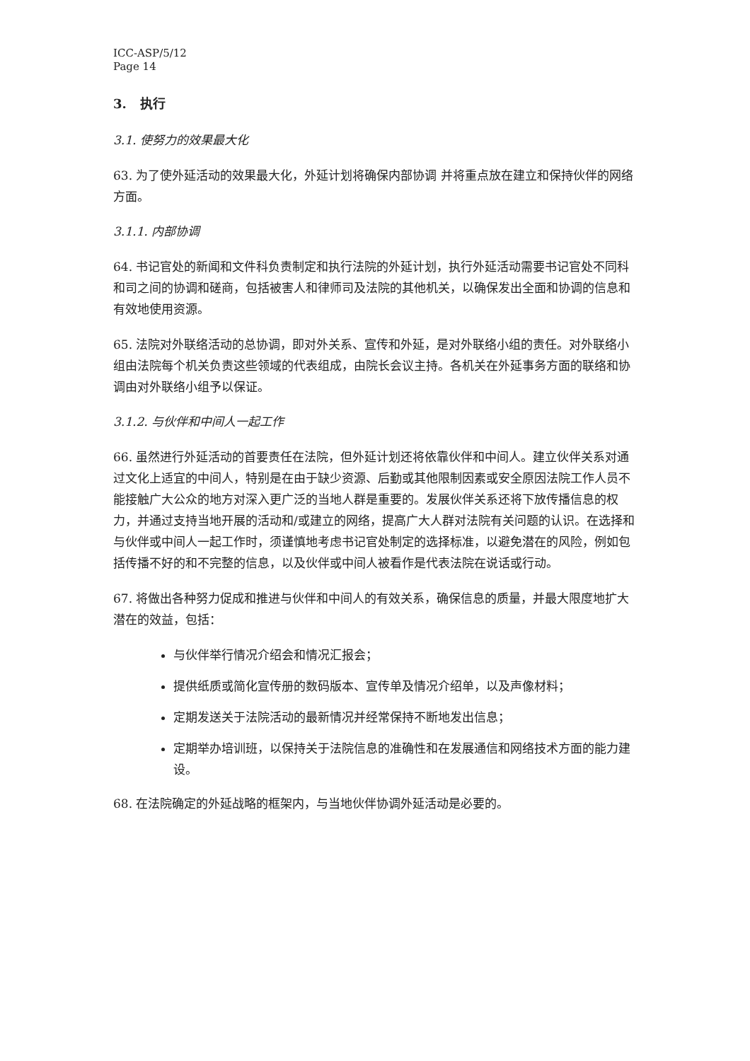ICC-ASP/5/12
Page 14
3. 执行
3.1. 使努力的效果最大化
63. 为了使外延活动的效果最大化，外延计划将确保内部协调 并将重点放在建立和保持伙伴的网络方面。
3.1.1. 内部协调
64. 书记官处的新闻和文件科负责制定和执行法院的外延计划，执行外延活动需要书记官处不同科和司之间的协调和磋商，包括被害人和律师司及法院的其他机关，以确保发出全面和协调的信息和有效地使用资源。
65. 法院对外联络活动的总协调，即对外关系、宣传和外延，是对外联络小组的责任。对外联络小组由法院每个机关负责这些领域的代表组成，由院长会议主持。各机关在外延事务方面的联络和协调由对外联络小组予以保证。
3.1.2. 与伙伴和中间人一起工作
66. 虽然进行外延活动的首要责任在法院，但外延计划还将依靠伙伴和中间人。建立伙伴关系对通过文化上适宜的中间人，特别是在由于缺少资源、后勤或其他限制因素或安全原因法院工作人员不能接触广大公众的地方对深入更广泛的当地人群是重要的。发展伙伴关系还将下放传播信息的权力，并通过支持当地开展的活动和/或建立的网络，提高广大人群对法院有关问题的认识。在选择和与伙伴或中间人一起工作时，须谨慎地考虑书记官处制定的选择标准，以避免潜在的风险，例如包括传播不好的和不完整的信息，以及伙伴或中间人被看作是代表法院在说话或行动。
67. 将做出各种努力促成和推进与伙伴和中间人的有效关系，确保信息的质量，并最大限度地扩大潜在的效益，包括：
与伙伴举行情况介绍会和情况汇报会；
提供纸质或简化宣传册的数码版本、宣传单及情况介绍单，以及声像材料；
定期发送关于法院活动的最新情况并经常保持不断地发出信息；
定期举办培训班，以保持关于法院信息的准确性和在发展通信和网络技术方面的能力建设。
68. 在法院确定的外延战略的框架内，与当地伙伴协调外延活动是必要的。